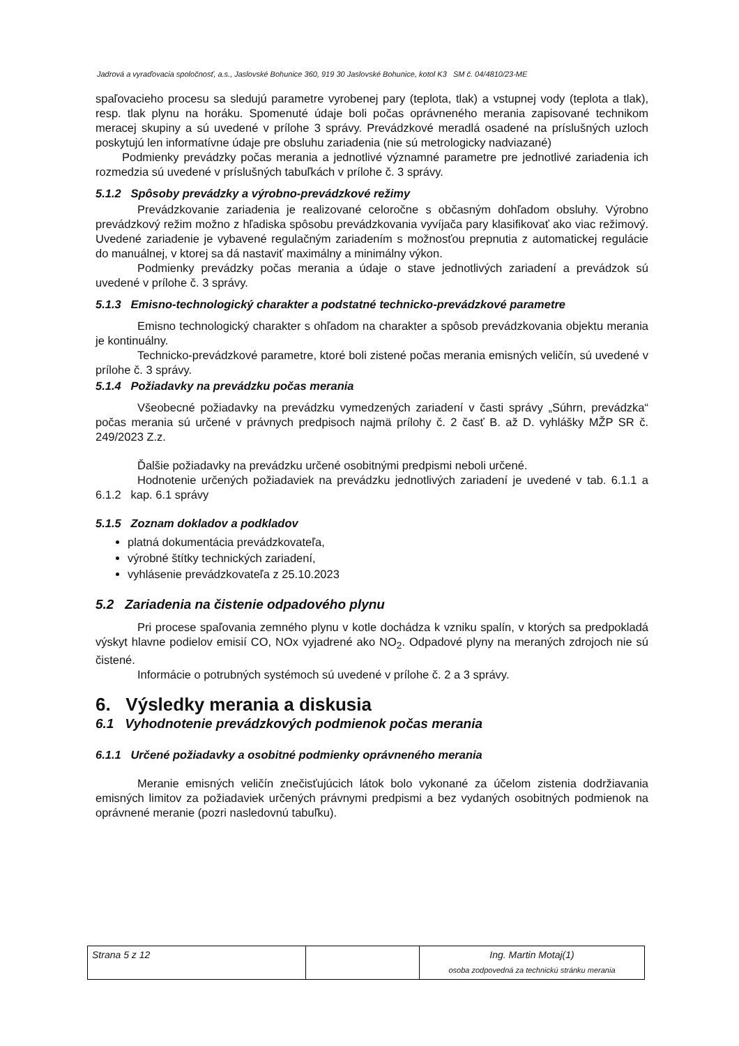Jadrová a vyraďovacia spoločnosť, a.s., Jaslovské Bohunice 360, 919 30 Jaslovské Bohunice, kotol K3 SM č. 04/4810/23-ME
spaľovacieho procesu sa sledujú parametre vyrobenej pary (teplota, tlak) a vstupnej vody (teplota a tlak), resp. tlak plynu na horáku. Spomenuté údaje boli počas oprávneného merania zapisované technikom meracej skupiny a sú uvedené v prílohe 3 správy. Prevádzkové meradlá osadené na príslušných uzloch poskytujú len informatívne údaje pre obsluhu zariadenia (nie sú metrologicky nadviazané)
Podmienky prevádzky počas merania a jednotlivé významné parametre pre jednotlivé zariadenia ich rozmedzia sú uvedené v príslušných tabuľkách v prílohe č. 3 správy.
5.1.2 Spôsoby prevádzky a výrobno-prevádzkové režimy
Prevádzkovanie zariadenia je realizované celoročne s občasným dohľadom obsluhy. Výrobno prevádzkový režim možno z hľadiska spôsobu prevádzkovania vyvíjača pary klasifikovať ako viac režimový. Uvedené zariadenie je vybavené regulačným zariadením s možnosťou prepnutia z automatickej regulácie do manuálnej, v ktorej sa dá nastaviť maximálny a minimálny výkon.
Podmienky prevádzky počas merania a údaje o stave jednotlivých zariadení a prevádzok sú uvedené v prílohe č. 3 správy.
5.1.3 Emisno-technologický charakter a podstatné technicko-prevádzkové parametre
Emisno technologický charakter s ohľadom na charakter a spôsob prevádzkovania objektu merania je kontinuálny.
Technicko-prevádzkové parametre, ktoré boli zistené počas merania emisných veličín, sú uvedené v prílohe č. 3 správy.
5.1.4 Požiadavky na prevádzku počas merania
Všeobecné požiadavky na prevádzku vymedzených zariadení v časti správy „Súhrn, prevádzka“ počas merania sú určené v právnych predpisoch najmä prílohy č. 2 časť B. až D. vyhlášky MŽP SR č. 249/2023 Z.z.
Ďalšie požiadavky na prevádzku určené osobitnými predpismi neboli určené.
Hodnotenie určených požiadaviek na prevádzku jednotlivých zariadení je uvedené v tab. 6.1.1 a 6.1.2 kap. 6.1 správy
5.1.5 Zoznam dokladov a podkladov
platná dokumentácia prevádzkovateľa,
výrobné štítky technických zariadení,
vyhlásenie prevádzkovateľa z 25.10.2023
5.2 Zariadenia na čistenie odpadového plynu
Pri procese spaľovania zemného plynu v kotle dochádza k vzniku spalín, v ktorých sa predpokladá výskyt hlavne podielov emisií CO, NOx vyjadrené ako NO<sub>2</sub>. Odpadové plyny na meraných zdrojoch nie sú čistené.
Informácie o potrubných systémoch sú uvedené v prílohe č. 2 a 3 správy.
6. Výsledky merania a diskusia
6.1 Vyhodnotenie prevádzkových podmienok počas merania
6.1.1 Určené požiadavky a osobitné podmienky oprávneného merania
Meranie emisných veličín znečisťujúcich látok bolo vykonané za účelom zistenia dodržiavania emisných limitov za požiadaviek určených právnymi predpismi a bez vydaných osobitných podmienok na oprávnené meranie (pozri nasledovnú tabuľku).
| Strana 5 z 12 | | Ing. Martin Motaj(1) osoba zodpovedná za technickú stránku merania |